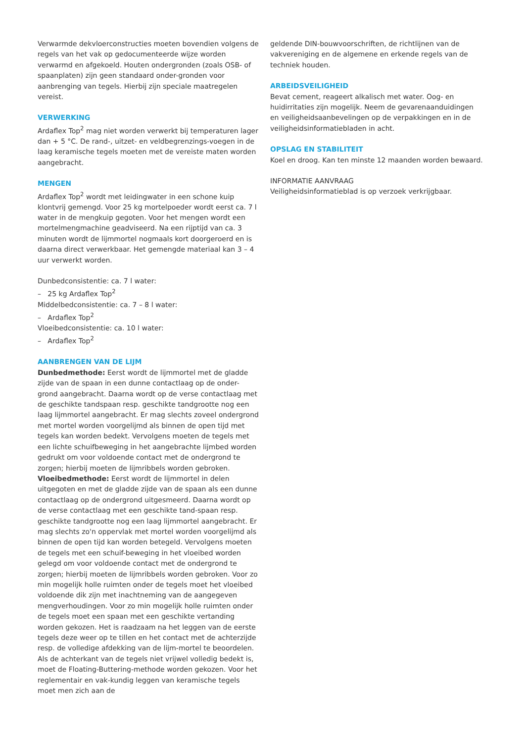Verwarmde dekvloerconstructies moeten bovendien volgens de regels van het vak op gedocumenteerde wijze worden verwarmd en afgekoeld. Houten ondergronden (zoals OSB- of spaanplaten) zijn geen standaard onder-gronden voor aanbrenging van tegels. Hierbij zijn speciale maatregelen vereist.
VERWERKING
Ardaflex Top<sup>2</sup> mag niet worden verwerkt bij temperaturen lager dan + 5 °C. De rand-, uitzet- en veldbegrenzings-voegen in de laag keramische tegels moeten met de vereiste maten worden aangebracht.
MENGEN
Ardaflex Top<sup>2</sup> wordt met leidingwater in een schone kuip klontvrij gemengd. Voor 25 kg mortelpoeder wordt eerst ca. 7 l water in de mengkuip gegoten. Voor het mengen wordt een mortelmengmachine geadviseerd. Na een rijptijd van ca. 3 minuten wordt de lijmmortel nogmaals kort doorgeroerd en is daarna direct verwerkbaar. Het gemengde materiaal kan 3 – 4 uur verwerkt worden.
Dunbedconsistentie: ca. 7 l water:
– 25 kg Ardaflex Top<sup>2</sup>
Middelbedconsistentie: ca. 7 – 8 l water:
– Ardaflex Top<sup>2</sup>
Vloeibedconsistentie: ca. 10 l water:
– Ardaflex Top<sup>2</sup>
AANBRENGEN VAN DE LIJM
Dunbedmethode: Eerst wordt de lijmmortel met de gladde zijde van de spaan in een dunne contactlaag op de onder-grond aangebracht. Daarna wordt op de verse contactlaag met de geschikte tandspaan resp. geschikte tandgrootte nog een laag lijmmortel aangebracht. Er mag slechts zoveel ondergrond met mortel worden voorgelijmd als binnen de open tijd met tegels kan worden bedekt. Vervolgens moeten de tegels met een lichte schuifbeweging in het aangebrachte lijmbed worden gedrukt om voor voldoende contact met de ondergrond te zorgen; hierbij moeten de lijmribbels worden gebroken.
Vloeibedmethode: Eerst wordt de lijmmortel in delen uitgegoten en met de gladde zijde van de spaan als een dunne contactlaag op de ondergrond uitgesmeerd. Daarna wordt op de verse contactlaag met een geschikte tand-spaan resp. geschikte tandgrootte nog een laag lijmmortel aangebracht. Er mag slechts zo'n oppervlak met mortel worden voorgelijmd als binnen de open tijd kan worden betegeld. Vervolgens moeten de tegels met een schuif-beweging in het vloeibed worden gelegd om voor voldoende contact met de ondergrond te zorgen; hierbij moeten de lijmribbels worden gebroken. Voor zo min mogelijk holle ruimten onder de tegels moet het vloeibed voldoende dik zijn met inachtneming van de aangegeven mengverhoudingen. Voor zo min mogelijk holle ruimten onder de tegels moet een spaan met een geschikte vertanding worden gekozen. Het is raadzaam na het leggen van de eerste tegels deze weer op te tillen en het contact met de achterzijde resp. de volledige afdekking van de lijm-mortel te beoordelen. Als de achterkant van de tegels niet vrijwel volledig bedekt is, moet de Floating-Buttering-methode worden gekozen. Voor het reglementair en vak-kundig leggen van keramische tegels moet men zich aan de
geldende DIN-bouwvoorschriften, de richtlijnen van de vakvereniging en de algemene en erkende regels van de techniek houden.
ARBEIDSVEILIGHEID
Bevat cement, reageert alkalisch met water. Oog- en huidirritaties zijn mogelijk. Neem de gevarenaanduidingen en veiligheidsaanbevelingen op de verpakkingen en in de veiligheidsinformatiebladen in acht.
OPSLAG EN STABILITEIT
Koel en droog. Kan ten minste 12 maanden worden bewaard.
INFORMATIE AANVRAAG
Veiligheidsinformatieblad is op verzoek verkrijgbaar.